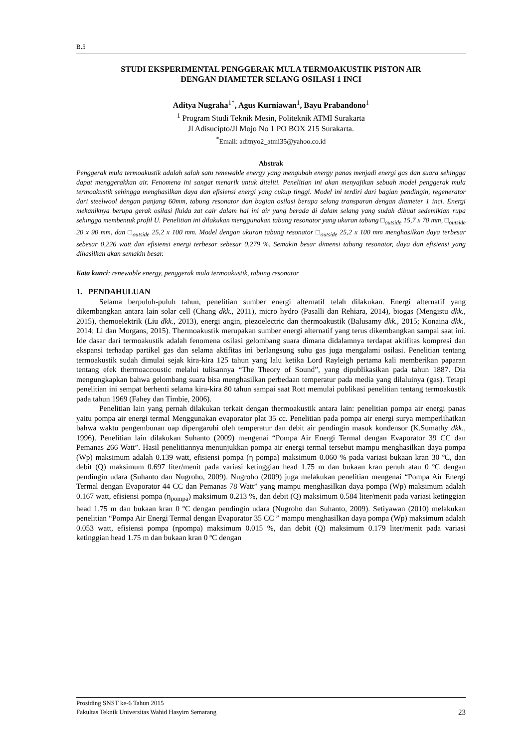B.5
STUDI EKSPERIMENTAL PENGGERAK MULA TERMOAKUSTIK PISTON AIR
DENGAN DIAMETER SELANG OSILASI 1 INCI
Aditya Nugraha<sup>1*</sup>, Agus Kurniawan<sup>1</sup>, Bayu Prabandono<sup>1</sup>
<sup>1</sup> Program Studi Teknik Mesin, Politeknik ATMI Surakarta
Jl Adisucipto/Jl Mojo No 1 PO BOX 215 Surakarta.
<sup>*</sup> Email: aditnyo2_atmi35@yahoo.co.id
Abstrak
Penggerak mula termoakustik adalah salah satu renewable energy yang mengubah energy panas menjadi energi gas dan suara sehingga dapat menggerakkan air. Fenomena ini sangat menarik untuk diteliti. Penelitian ini akan menyajikan sebuah model penggerak mula termoakustik sehingga menghasilkan daya dan efisiensi energi yang cukup tinggi. Model ini terdiri dari bagian pendingin, regenerator dari steelwool dengan panjang 60mm, tabung resonator dan bagian osilasi berupa selang transparan dengan diameter 1 inci. Energi mekaniknya berupa gerak osilasi fluida zat cair dalam hal ini air yang berada di dalam selang yang sudah dibuat sedemikian rupa sehingga membentuk profil U. Penelitian ini dilakukan menggunakan tabung resonator yang ukuran tabung □<sub>outside</sub> 15,7 x 70 mm, □<sub>outside</sub> 20 x 90 mm, dan □<sub>outside</sub> 25,2 x 100 mm. Model dengan ukuran tabung resonator □<sub>outside</sub> 25,2 x 100 mm menghasilkan daya terbesar sebesar 0,226 watt dan efisiensi energi terbesar sebesar 0,279 %. Semakin besar dimensi tabung resonator, daya dan efisiensi yang dihasilkan akan semakin besar.
Kata kunci: renewable energy, penggerak mula termoakustik, tabung resonator
1. PENDAHULUAN
Selama berpuluh-puluh tahun, penelitian sumber energi alternatif telah dilakukan. Energi alternatif yang dikembangkan antara lain solar cell (Chang dkk., 2011), micro hydro (Pasalli dan Rehiara, 2014), biogas (Mengistu dkk., 2015), themoelektrik (Liu dkk., 2013), energi angin, piezoelectric dan thermoakustik (Balusamy dkk., 2015; Konaina dkk., 2014; Li dan Morgans, 2015). Thermoakustik merupakan sumber energi alternatif yang terus dikembangkan sampai saat ini. Ide dasar dari termoakustik adalah fenomena osilasi gelombang suara dimana didalamnya terdapat aktifitas kompresi dan ekspansi terhadap partikel gas dan selama aktifitas ini berlangsung suhu gas juga mengalami osilasi. Penelitian tentang termoakustik sudah dimulai sejak kira-kira 125 tahun yang lalu ketika Lord Rayleigh pertama kali memberikan paparan tentang efek thermoaccoustic melalui tulisannya “The Theory of Sound”, yang dipublikasikan pada tahun 1887. Dia mengungkapkan bahwa gelombang suara bisa menghasilkan perbedaan temperatur pada media yang dilaluinya (gas). Tetapi penelitian ini sempat berhenti selama kira-kira 80 tahun sampai saat Rott memulai publikasi penelitian tentang termoakustik pada tahun 1969 (Fahey dan Timbie, 2006).
Penelitian lain yang pernah dilakukan terkait dengan thermoakustik antara lain: penelitian pompa air energi panas yaitu pompa air energi termal Menggunakan evaporator plat 35 cc. Penelitian pada pompa air energi surya memperlihatkan bahwa waktu pengembunan uap dipengaruhi oleh temperatur dan debit air pendingin masuk kondensor (K.Sumathy dkk., 1996). Penelitian lain dilakukan Suhanto (2009) mengenai “Pompa Air Energi Termal dengan Evaporator 39 CC dan Pemanas 266 Watt”. Hasil penelitiannya menunjukkan pompa air energi termal tersebut mampu menghasilkan daya pompa (Wp) maksimum adalah 0.139 watt, efisiensi pompa (η pompa) maksimum 0.060 % pada variasi bukaan kran 30 ºC, dan debit (Q) maksimum 0.697 liter/menit pada variasi ketinggian head 1.75 m dan bukaan kran penuh atau 0 ºC dengan pendingin udara (Suhanto dan Nugroho, 2009). Nugroho (2009) juga melakukan penelitian mengenai “Pompa Air Energi Termal dengan Evaporator 44 CC dan Pemanas 78 Watt” yang mampu menghasilkan daya pompa (Wp) maksimum adalah 0.167 watt, efisiensi pompa (η<sub>pompa</sub>) maksimum 0.213 %, dan debit (Q) maksimum 0.584 liter/menit pada variasi ketinggian head 1.75 m dan bukaan kran 0 ºC dengan pendingin udara (Nugroho dan Suhanto, 2009). Setiyawan (2010) melakukan penelitian “Pompa Air Energi Termal dengan Evaporator 35 CC ” mampu menghasilkan daya pompa (Wp) maksimum adalah 0.053 watt, efisiensi pompa (ηpompa) maksimum 0.015 %, dan debit (Q) maksimum 0.179 liter/menit pada variasi ketinggian head 1.75 m dan bukaan kran 0 ºC dengan
Prosiding SNST ke-6 Tahun 2015
Fakultas Teknik Universitas Wahid Hasyim Semarang 23